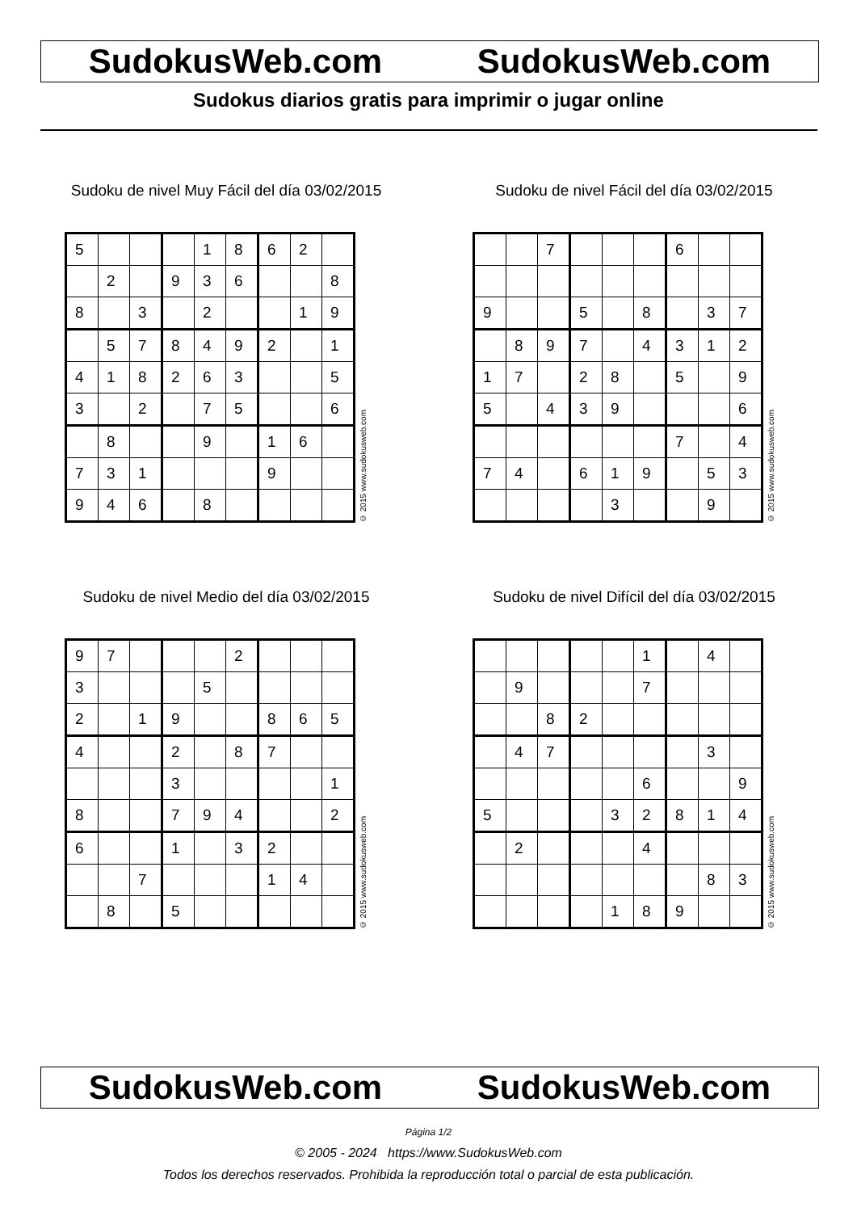SudokusWeb.com SudokusWeb.com
Sudokus diarios gratis para imprimir o jugar online
Sudoku de nivel Muy Fácil del día 03/02/2015
| 5 | | | | 1 | 8 | 6 | 2 | |
| | 2 | | 9 | 3 | 6 | | | 8 |
| 8 | | 3 | | 2 | | | 1 | 9 |
| | 5 | 7 | 8 | 4 | 9 | 2 | | 1 |
| 4 | 1 | 8 | 2 | 6 | 3 | | | 5 |
| 3 | | 2 | | 7 | 5 | | | 6 |
| | 8 | | | 9 | | 1 | 6 | |
| 7 | 3 | 1 | | | | 9 | | |
| 9 | 4 | 6 | | 8 | | | | |
© 2015 www.sudokusweb.com
Sudoku de nivel Fácil del día 03/02/2015
| | | 7 | | | | 6 | | |
| 9 | | | 5 | | 8 | | 3 | 7 |
| | 8 | 9 | 7 | | 4 | 3 | 1 | 2 |
| 1 | 7 | | 2 | 8 | | 5 | | 9 |
| 5 | | 4 | 3 | 9 | | | | 6 |
| | | | | | | 7 | | 4 |
| 7 | 4 | | 6 | 1 | 9 | | 5 | 3 |
| | | | | 3 | | | 9 | |
© 2015 www.sudokusweb.com
Sudoku de nivel Medio del día 03/02/2015
| 9 | 7 | | | | 2 | | | |
| 3 | | | | 5 | | | | |
| 2 | | 1 | 9 | | | 8 | 6 | 5 |
| 4 | | | 2 | | 8 | 7 | | |
| | | | 3 | | | | | 1 |
| 8 | | | 7 | 9 | 4 | | | 2 |
| 6 | | | 1 | | 3 | 2 | | |
| | | 7 | | | | 1 | 4 | |
| | 8 | | 5 | | | | | |
© 2015 www.sudokusweb.com
Sudoku de nivel Difícil del día 03/02/2015
| | | | | | 1 | | 4 | |
| | 9 | | | | 7 | | | |
| | | 8 | 2 | | | | | |
| | 4 | 7 | | | | | 3 | |
| | | | | | 6 | | | 9 |
| 5 | | | | 3 | 2 | 8 | 1 | 4 |
| | 2 | | | | 4 | | | |
| | | | | | | | 8 | 3 |
| | | | | 1 | 8 | 9 | | |
© 2015 www.sudokusweb.com
SudokusWeb.com SudokusWeb.com
Página 1/2
© 2005 - 2024 https://www.SudokusWeb.com
Todos los derechos reservados. Prohibida la reproducción total o parcial de esta publicación.